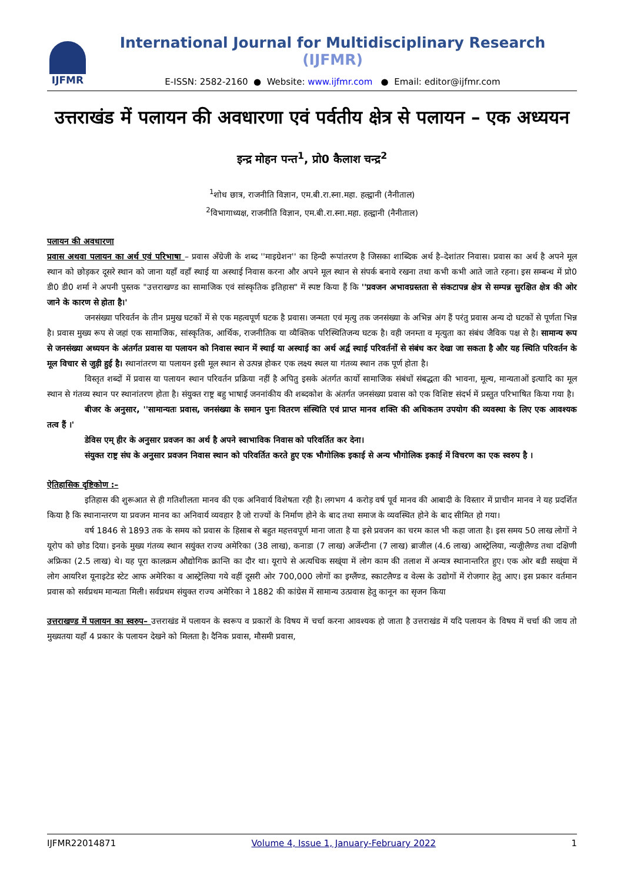IJFMR
International Journal for Multidisciplinary Research (IJFMR)
E-ISSN: 2582-2160 ● Website: www.ijfmr.com ● Email: editor@ijfmr.com
उत्तराखंड में पलायन की अवधारणा एवं पर्वतीय क्षेत्र से पलायन – एक अध्ययन
इन्द्र मोहन पन्त<sup>1</sup>, प्रो0 कैलाश चन्द्र<sup>2</sup>
<sup>1</sup> शोध छात्र, राजनीति विज्ञान, एम.बी.रा.स्ना.महा. हल्द्वानी (नैनीताल)
<sup>2</sup> विभागाध्यक्ष, राजनीति विज्ञान, एम.बी.रा.स्ना.महा. हल्द्वानी (नैनीताल)
पलायन की अवधारणा
प्रवास अथवा पलायन का अर्थ एवं परिभाषा – प्रवास अँग्रेजी के शब्द ''माइग्रेशन'' का हिन्दी रूपांतरण है जिसका शाब्दिक अर्थ है–देशांतर निवास। प्रवास का अर्थ है अपने मूल स्थान को छोड़कर दूसरे स्थान को जाना यहाँ वहाँ स्थाई या अस्थाई निवास करना और अपने मूल स्थान से संपर्क बनाये रखना तथा कभी कभी आते जाते रहना। इस सम्बन्ध में प्रो0 डी0 डी0 शर्मा ने अपनी पुस्तक "उत्तराखण्ड का सामाजिक एवं सांस्कृतिक इतिहास" में स्पष्ट किया हैं कि ''प्रवजन अभावग्रस्तता से संकटापन्न क्षेत्र से सम्पन्न सुरक्षित क्षेत्र की ओर जाने के कारण से होता है।'
जनसंख्या परिवर्तन के तीन प्रमुख घटकों में से एक महत्वपूर्ण घटक है प्रवास। जन्मता एवं मृत्यु तक जनसंख्या के अभिन्न अंग हैं परंतु प्रवास अन्य दो घटकों से पूर्णता भिन्न है। प्रवास मुख्य रूप से जहां एक सामाजिक, सांस्कृतिक, आर्थिक, राजनीतिक या व्यैक्तिक परिस्थितिजन्य घटक है। वही जनम्ता व मृत्युता का संबंध जैविक पक्ष से है। सामान्य रूप से जनसंख्या अध्ययन के अंतर्गत प्रवास या पलायन को निवास स्थान में स्थाई या अस्थाई का अर्थ अर्द्व स्थाई परिवर्तनों से संबंध कर देखा जा सकता है और यह स्थिति परिवर्तन के मूल विचार से जुड़ी हुई है। स्थानांतरण या पलायन इसी मूल स्थान से उत्पन्न होकर एक लक्ष्य स्थल या गंतव्य स्थान तक पूर्ण होता है।
विस्तृत शब्दों में प्रवास या पलायन स्थान परिवर्तन प्रक्रिया नहीं है अपितु इसके अंतर्गत कार्यो सामाजिक संबंधों संबद्धता की भावना, मूल्य, मान्यताओं इत्यादि का मूल स्थान से गंतव्य स्थान पर स्थानांतरण होता है। संयुक्त राष्ट्र बहु भाषाई जननांकीय की शब्दकोश के अंतर्गत जनसंख्या प्रवास को एक विशिष्ट संदर्भ में प्रस्तुत परिभाषित किया गया है।
बीजर के अनुसार, ''सामान्यतः प्रवास, जनसंख्या के समान पुनः वितरण संस्थिति एवं प्राप्त मानव शक्ति की अधिकतम उपयोग की व्यवस्था के लिए एक आवश्यक तत्व हैं ।'
डेविस एम् हीर के अनुसार प्रवजन का अर्थ है अपने स्वाभाविक निवास को परिवर्तित कर देना।
संयुक्त राष्ट्र संघ के अनुसार प्रवजन निवास स्थान को परिवर्तित करते हुए एक भौगोलिक इकाई से अन्य भौगोलिक इकाई में विचरण का एक स्वरुप है ।
ऐतिहासिक दृष्टिकोण :–
इतिहास की शुरूआत से ही गतिशीलता मानव की एक अनिवार्य विशेषता रही है। लगभग 4 करोड़ वर्ष पूर्व मानव की आबादी के विस्तार में प्राचीन मानव ने यह प्रदर्शित किया है कि स्थानान्तरण या प्रवजन मानव का अनिवार्य व्यवहार है जो राज्यों के निर्माण होने के बाद तथा समाज के व्यवस्थित होने के बाद सीमित हो गया।
वर्ष 1846 से 1893 तक के समय को प्रवास के हिसाब से बहुत महत्तवपूर्ण माना जाता है या इसे प्रवजन का चरम काल भी कहा जाता है। इस समय 50 लाख लोगों ने यूरोप को छोड दिया। इनके मुख्य गंतव्य स्थान सयुंक्त राज्य अमेरिका (38 लाख), कनाडा (7 लाख) अर्जेन्टीना (7 लाख) ब्राजील (4.6 लाख) आस्ट्रेलिया, न्यजूीलैण्ड तथा दक्षिणी अफ्रिका (2.5 लाख) थे। यह पूरा कालक्रम औद्योगिक क्रान्ति का दौर था। यूरापे से अत्यधिक सख्ंया में लोग काम की तलाश में अन्यत्र स्थानान्तरित हुए। एक ओर बडी सख्ंया में लोग आयरिश यूनाइटेड स्टेट आफ अमेरिका व आस्ट्रेलिया गये वहीं दूसरी ओर 700,000 लोगों का इग्लैंण्ड, स्काटलैण्ड व वेल्स के उद्योगों में रोजगार हेतु आए। इस प्रकार वर्तमान प्रवास को सर्वप्रथम मान्यता मिली। सर्वप्रथम संयुक्त राज्य अमेरिका ने 1882 की कांग्रेस में सामान्य उत्प्रवास हेतु कानून का सृजन किया
उत्तराखण्ड में पलायन का स्वरुप– उत्तराखंड में पलायन के स्वरूप व प्रकारों के विषय में चर्चा करना आवश्यक हो जाता है उत्तराखंड में यदि पलायन के विषय में चर्चा की जाय तो मुख्यतया यहाँ 4 प्रकार के पलायन देखने को मिलता है। दैनिक प्रवास, मौसमी प्रवास,
IJFMR22014871 Volume 4, Issue 1, January-February 2022 1